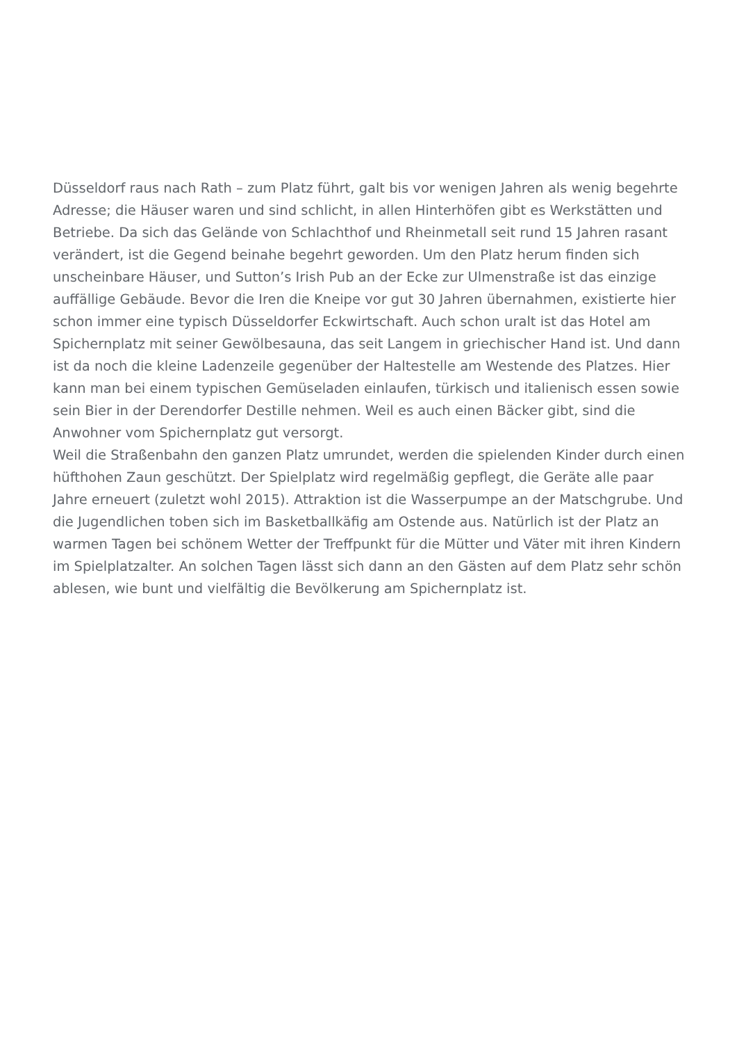Düsseldorf raus nach Rath – zum Platz führt, galt bis vor wenigen Jahren als wenig begehrte Adresse; die Häuser waren und sind schlicht, in allen Hinterhöfen gibt es Werkstätten und Betriebe. Da sich das Gelände von Schlachthof und Rheinmetall seit rund 15 Jahren rasant verändert, ist die Gegend beinahe begehrt geworden. Um den Platz herum finden sich unscheinbare Häuser, und Sutton’s Irish Pub an der Ecke zur Ulmenstraße ist das einzige auffällige Gebäude. Bevor die Iren die Kneipe vor gut 30 Jahren übernahmen, existierte hier schon immer eine typisch Düsseldorfer Eckwirtschaft. Auch schon uralt ist das Hotel am Spichernplatz mit seiner Gewölbesauna, das seit Langem in griechischer Hand ist. Und dann ist da noch die kleine Ladenzeile gegenüber der Haltestelle am Westende des Platzes. Hier kann man bei einem typischen Gemüseladen einlaufen, türkisch und italienisch essen sowie sein Bier in der Derendorfer Destille nehmen. Weil es auch einen Bäcker gibt, sind die Anwohner vom Spichernplatz gut versorgt.
Weil die Straßenbahn den ganzen Platz umrundet, werden die spielenden Kinder durch einen hüfthohen Zaun geschützt. Der Spielplatz wird regelmäßig gepflegt, die Geräte alle paar Jahre erneuert (zuletzt wohl 2015). Attraktion ist die Wasserpumpe an der Matschgrube. Und die Jugendlichen toben sich im Basketballkäfig am Ostende aus. Natürlich ist der Platz an warmen Tagen bei schönem Wetter der Treffpunkt für die Mütter und Väter mit ihren Kindern im Spielplatzalter. An solchen Tagen lässt sich dann an den Gästen auf dem Platz sehr schön ablesen, wie bunt und vielfältig die Bevölkerung am Spichernplatz ist.